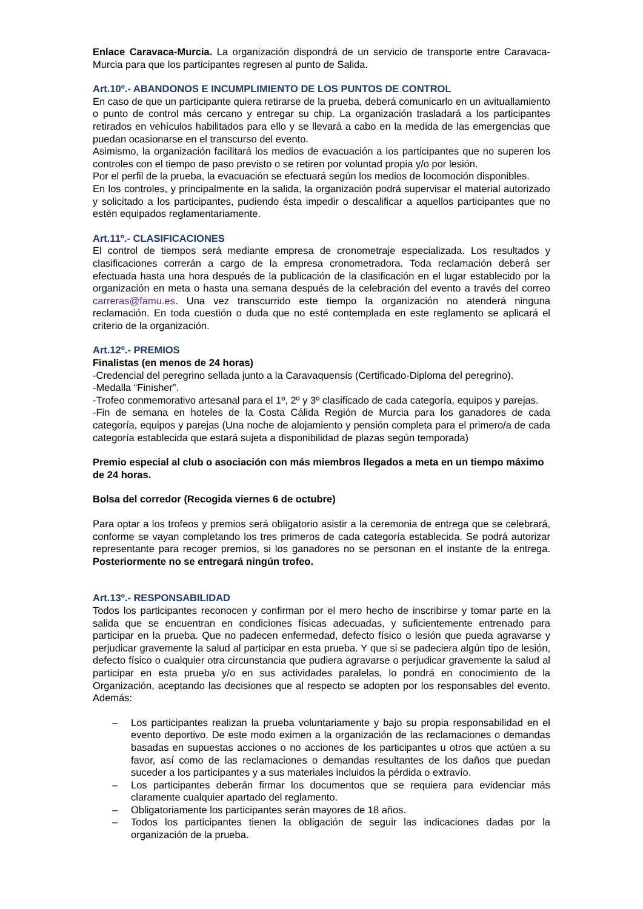Enlace Caravaca-Murcia. La organización dispondrá de un servicio de transporte entre Caravaca-Murcia para que los participantes regresen al punto de Salida.
Art.10º.- ABANDONOS E INCUMPLIMIENTO DE LOS PUNTOS DE CONTROL
En caso de que un participante quiera retirarse de la prueba, deberá comunicarlo en un avituallamiento o punto de control más cercano y entregar su chip. La organización trasladará a los participantes retirados en vehículos habilitados para ello y se llevará a cabo en la medida de las emergencias que puedan ocasionarse en el transcurso del evento.
Asimismo, la organización facilitará los medios de evacuación a los participantes que no superen los controles con el tiempo de paso previsto o se retiren por voluntad propia y/o por lesión.
Por el perfil de la prueba, la evacuación se efectuará según los medios de locomoción disponibles.
En los controles, y principalmente en la salida, la organización podrá supervisar el material autorizado y solicitado a los participantes, pudiendo ésta impedir o descalificar a aquellos participantes que no estén equipados reglamentariamente.
Art.11º.- CLASIFICACIONES
El control de tiempos será mediante empresa de cronometraje especializada. Los resultados y clasificaciones correrán a cargo de la empresa cronometradora. Toda reclamación deberá ser efectuada hasta una hora después de la publicación de la clasificación en el lugar establecido por la organización en meta o hasta una semana después de la celebración del evento a través del correo carreras@famu.es. Una vez transcurrido este tiempo la organización no atenderá ninguna reclamación. En toda cuestión o duda que no esté contemplada en este reglamento se aplicará el criterio de la organización.
Art.12º.- PREMIOS
Finalistas (en menos de 24 horas)
-Credencial del peregrino sellada junto a la Caravaquensis (Certificado-Diploma del peregrino).
-Medalla “Finisher”.
-Trofeo conmemorativo artesanal para el 1º, 2º y 3º clasificado de cada categoría, equipos y parejas.
-Fin de semana en hoteles de la Costa Cálida Región de Murcia para los ganadores de cada categoría, equipos y parejas (Una noche de alojamiento y pensión completa para el primero/a de cada categoría establecida que estará sujeta a disponibilidad de plazas según temporada)
Premio especial al club o asociación con más miembros llegados a meta en un tiempo máximo de 24 horas.
Bolsa del corredor (Recogida viernes 6 de octubre)
Para optar a los trofeos y premios será obligatorio asistir a la ceremonia de entrega que se celebrará, conforme se vayan completando los tres primeros de cada categoría establecida. Se podrá autorizar representante para recoger premios, si los ganadores no se personan en el instante de la entrega. Posteriormente no se entregará ningún trofeo.
Art.13º.- RESPONSABILIDAD
Todos los participantes reconocen y confirman por el mero hecho de inscribirse y tomar parte en la salida que se encuentran en condiciones físicas adecuadas, y suficientemente entrenado para participar en la prueba. Que no padecen enfermedad, defecto físico o lesión que pueda agravarse y perjudicar gravemente la salud al participar en esta prueba. Y que si se padeciera algún tipo de lesión, defecto físico o cualquier otra circunstancia que pudiera agravarse o perjudicar gravemente la salud al participar en esta prueba y/o en sus actividades paralelas, lo pondrá en conocimiento de la Organización, aceptando las decisiones que al respecto se adopten por los responsables del evento. Además:
– Los participantes realizan la prueba voluntariamente y bajo su propia responsabilidad en el evento deportivo. De este modo eximen a la organización de las reclamaciones o demandas basadas en supuestas acciones o no acciones de los participantes u otros que actúen a su favor, así como de las reclamaciones o demandas resultantes de los daños que puedan suceder a los participantes y a sus materiales incluidos la pérdida o extravío.
– Los participantes deberán firmar los documentos que se requiera para evidenciar más claramente cualquier apartado del reglamento.
– Obligatoriamente los participantes serán mayores de 18 años.
– Todos los participantes tienen la obligación de seguir las indicaciones dadas por la organización de la prueba.